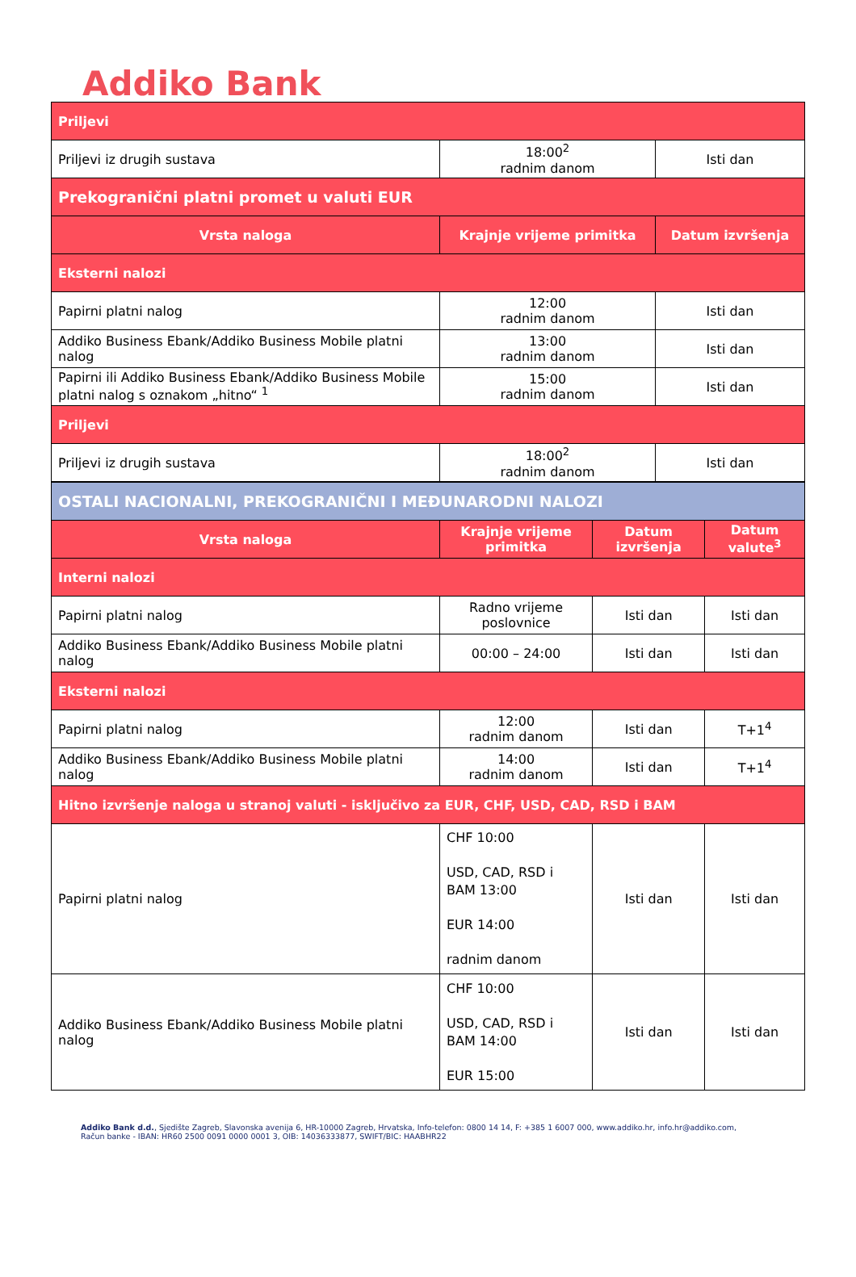Addiko Bank
| Priljevi | | |
| Priljevi iz drugih sustava | 18:00<sup>2</sup> radnim danom | Isti dan |
| Prekogranični platni promet u valuti EUR | | |
| Vrsta naloga | Krajnje vrijeme primitka | Datum izvršenja |
| Eksterni nalozi | | |
| Papirni platni nalog | 12:00 radnim danom | Isti dan |
| Addiko Business Ebank/Addiko Business Mobile platni nalog | 13:00 radnim danom | Isti dan |
| Papirni ili Addiko Business Ebank/Addiko Business Mobile platni nalog s oznakom „hitno“ <sup>1</sup> | 15:00 radnim danom | Isti dan |
| Priljevi | | |
| Priljevi iz drugih sustava | 18:00<sup>2</sup> radnim danom | Isti dan |
| OSTALI NACIONALNI, PREKOGRANIČNI I MEĐUNARODNI NALOZI | | | |
| Vrsta naloga | Krajnje vrijeme primitka | Datum izvršenja | Datum valute<sup>3</sup> |
| Interni nalozi | | | |
| Papirni platni nalog | Radno vrijeme poslovnice | Isti dan | Isti dan |
| Addiko Business Ebank/Addiko Business Mobile platni nalog | 00:00 – 24:00 | Isti dan | Isti dan |
| Eksterni nalozi | | | |
| Papirni platni nalog | 12:00 radnim danom | Isti dan | T+1<sup>4</sup> |
| Addiko Business Ebank/Addiko Business Mobile platni nalog | 14:00 radnim danom | Isti dan | T+1<sup>4</sup> |
| Hitno izvršenje naloga u stranoj valuti - isključivo za EUR, CHF, USD, CAD, RSD i BAM | | | |
| Papirni platni nalog | CHF 10:00 USD, CAD, RSD i BAM 13:00 EUR 14:00 radnim danom | Isti dan | Isti dan |
| Addiko Business Ebank/Addiko Business Mobile platni nalog | CHF 10:00 USD, CAD, RSD i BAM 14:00 EUR 15:00 | Isti dan | Isti dan |
Addiko Bank d.d., Sjedište Zagreb, Slavonska avenija 6, HR-10000 Zagreb, Hrvatska, Info-telefon: 0800 14 14, F: +385 1 6007 000, www.addiko.hr, info.hr@addiko.com,
Račun banke - IBAN: HR60 2500 0091 0000 0001 3, OIB: 14036333877, SWIFT/BIC: HAABHR22